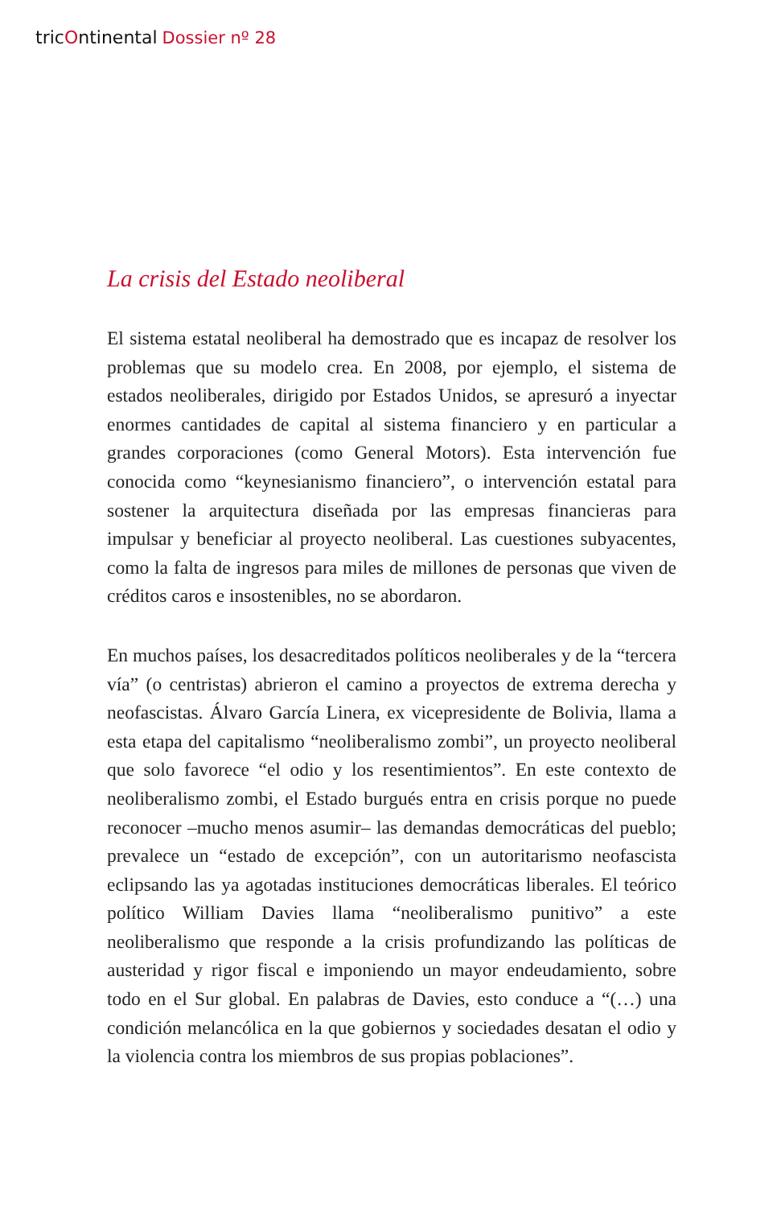tricOntinental Dossier nº 28
La crisis del Estado neoliberal
El sistema estatal neoliberal ha demostrado que es incapaz de resolver los problemas que su modelo crea. En 2008, por ejemplo, el sistema de estados neoliberales, dirigido por Estados Unidos, se apresuró a inyectar enormes cantidades de capital al sistema financiero y en particular a grandes corporaciones (como General Motors). Esta intervención fue conocida como “keynesianismo financiero”, o intervención estatal para sostener la arquitectura diseñada por las empresas financieras para impulsar y beneficiar al proyecto neoliberal. Las cuestiones subyacentes, como la falta de ingresos para miles de millones de personas que viven de créditos caros e insostenibles, no se abordaron.
En muchos países, los desacreditados políticos neoliberales y de la “tercera vía” (o centristas) abrieron el camino a proyectos de extrema derecha y neofascistas. Álvaro García Linera, ex vicepresidente de Bolivia, llama a esta etapa del capitalismo “neoliberalismo zombi”, un proyecto neoliberal que solo favorece “el odio y los resentimientos”. En este contexto de neoliberalismo zombi, el Estado burgués entra en crisis porque no puede reconocer –mucho menos asumir– las demandas democráticas del pueblo; prevalece un “estado de excepción”, con un autoritarismo neofascista eclipsando las ya agotadas instituciones democráticas liberales. El teórico político William Davies llama “neoliberalismo punitivo” a este neoliberalismo que responde a la crisis profundizando las políticas de austeridad y rigor fiscal e imponiendo un mayor endeudamiento, sobre todo en el Sur global. En palabras de Davies, esto conduce a “(…) una condición melancólica en la que gobiernos y sociedades desatan el odio y la violencia contra los miembros de sus propias poblaciones”.